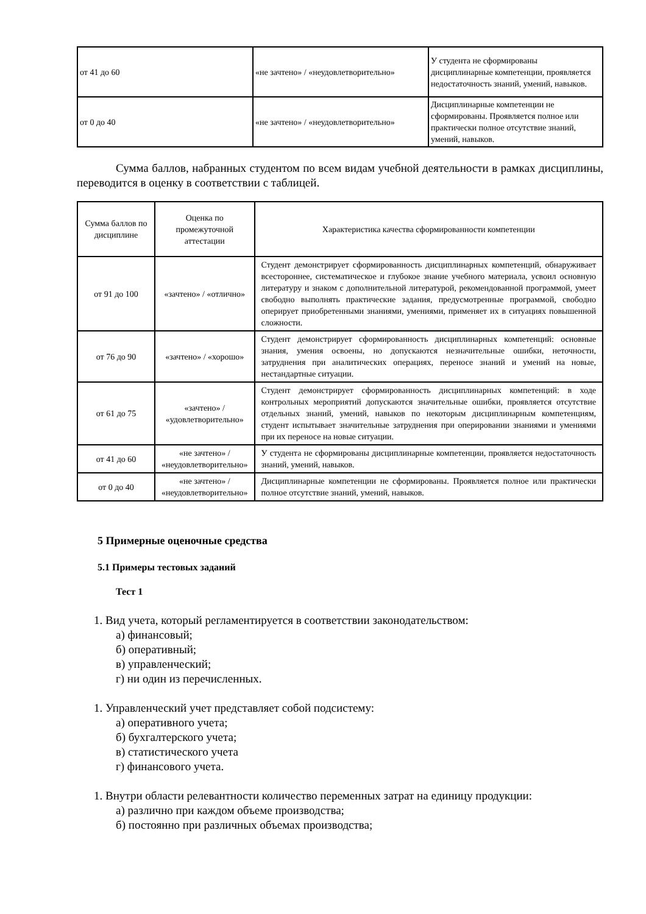| от 41 до 60 | «не зачтено» / «неудовлетворительно» | У студента не сформированы дисциплинарные компетенции, проявляется недостаточность знаний, умений, навыков. |
| от 0 до 40 | «не зачтено» / «неудовлетворительно» | Дисциплинарные компетенции не сформированы. Проявляется полное или практически полное отсутствие знаний, умений, навыков. |
Сумма баллов, набранных студентом по всем видам учебной деятельности в рамках дисциплины, переводится в оценку в соответствии с таблицей.
| Сумма баллов по дисциплине | Оценка по промежуточной аттестации | Характеристика качества сформированности компетенции |
| --- | --- | --- |
| от 91 до 100 | «зачтено» / «отлично» | Студент демонстрирует сформированность дисциплинарных компетенций, обнаруживает всестороннее, систематическое и глубокое знание учебного материала, усвоил основную литературу и знаком с дополнительной литературой, рекомендованной программой, умеет свободно выполнять практические задания, предусмотренные программой, свободно оперирует приобретенными знаниями, умениями, применяет их в ситуациях повышенной сложности. |
| от 76 до 90 | «зачтено» / «хорошо» | Студент демонстрирует сформированность дисциплинарных компетенций: основные знания, умения освоены, но допускаются незначительные ошибки, неточности, затруднения при аналитических операциях, переносе знаний и умений на новые, нестандартные ситуации. |
| от 61 до 75 | «зачтено» / «удовлетворительно» | Студент демонстрирует сформированность дисциплинарных компетенций: в ходе контрольных мероприятий допускаются значительные ошибки, проявляется отсутствие отдельных знаний, умений, навыков по некоторым дисциплинарным компетенциям, студент испытывает значительные затруднения при оперировании знаниями и умениями при их переносе на новые ситуации. |
| от 41 до 60 | «не зачтено» / «неудовлетворительно» | У студента не сформированы дисциплинарные компетенции, проявляется недостаточность знаний, умений, навыков. |
| от 0 до 40 | «не зачтено» / «неудовлетворительно» | Дисциплинарные компетенции не сформированы. Проявляется полное или практически полное отсутствие знаний, умений, навыков. |
5 Примерные оценочные средства
5.1 Примеры тестовых заданий
Тест 1
1. Вид учета, который регламентируется в соответствии законодательством:
а) финансовый;
б) оперативный;
в) управленческий;
г) ни один из перечисленных.
1. Управленческий учет представляет собой подсистему:
а) оперативного учета;
б) бухгалтерского учета;
в) статистического учета
г) финансового учета.
1. Внутри области релевантности количество переменных затрат на единицу продукции:
а) различно при каждом объеме производства;
б) постоянно при различных объемах производства;